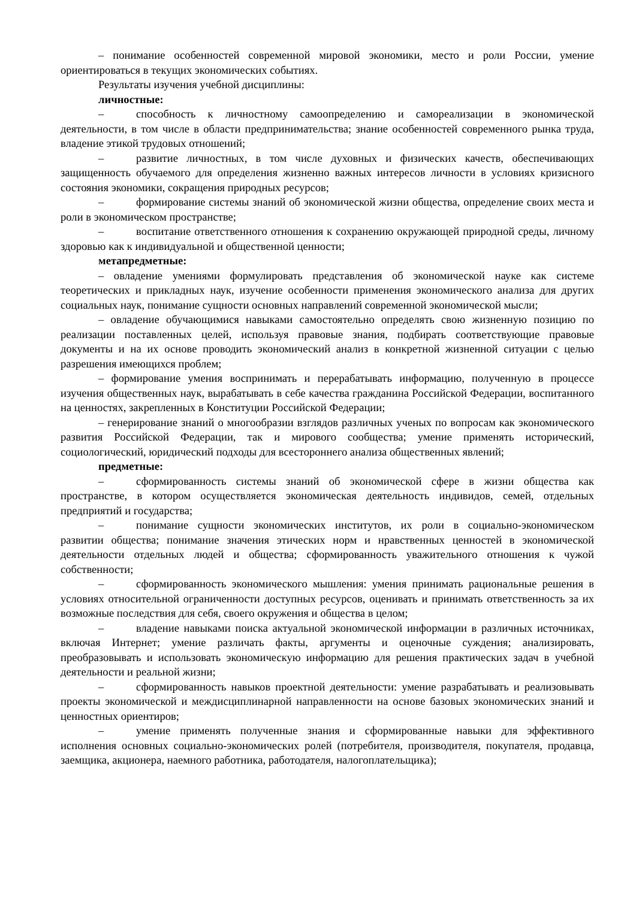– понимание особенностей современной мировой экономики, место и роли России, умение ориентироваться в текущих экономических событиях.
Результаты изучения учебной дисциплины:
личностные:
– способность к личностному самоопределению и самореализации в экономической деятельности, в том числе в области предпринимательства; знание особенностей современного рынка труда, владение этикой трудовых отношений;
– развитие личностных, в том числе духовных и физических качеств, обеспечивающих защищенность обучаемого для определения жизненно важных интересов личности в условиях кризисного состояния экономики, сокращения природных ресурсов;
– формирование системы знаний об экономической жизни общества, определение своих места и роли в экономическом пространстве;
– воспитание ответственного отношения к сохранению окружающей природной среды, личному здоровью как к индивидуальной и общественной ценности;
метапредметные:
– овладение умениями формулировать представления об экономической науке как системе теоретических и прикладных наук, изучение особенности применения экономического анализа для других социальных наук, понимание сущности основных направлений современной экономической мысли;
– овладение обучающимися навыками самостоятельно определять свою жизненную позицию по реализации поставленных целей, используя правовые знания, подбирать соответствующие правовые документы и на их основе проводить экономический анализ в конкретной жизненной ситуации с целью разрешения имеющихся проблем;
– формирование умения воспринимать и перерабатывать информацию, полученную в процессе изучения общественных наук, вырабатывать в себе качества гражданина Российской Федерации, воспитанного на ценностях, закрепленных в Конституции Российской Федерации;
– генерирование знаний о многообразии взглядов различных ученых по вопросам как экономического развития Российской Федерации, так и мирового сообщества; умение применять исторический, социологический, юридический подходы для всестороннего анализа общественных явлений;
предметные:
– сформированность системы знаний об экономической сфере в жизни общества как пространстве, в котором осуществляется экономическая деятельность индивидов, семей, отдельных предприятий и государства;
– понимание сущности экономических институтов, их роли в социально-экономическом развитии общества; понимание значения этических норм и нравственных ценностей в экономической деятельности отдельных людей и общества; сформированность уважительного отношения к чужой собственности;
– сформированность экономического мышления: умения принимать рациональные решения в условиях относительной ограниченности доступных ресурсов, оценивать и принимать ответственность за их возможные последствия для себя, своего окружения и общества в целом;
– владение навыками поиска актуальной экономической информации в различных источниках, включая Интернет; умение различать факты, аргументы и оценочные суждения; анализировать, преобразовывать и использовать экономическую информацию для решения практических задач в учебной деятельности и реальной жизни;
– сформированность навыков проектной деятельности: умение разрабатывать и реализовывать проекты экономической и междисциплинарной направленности на основе базовых экономических знаний и ценностных ориентиров;
– умение применять полученные знания и сформированные навыки для эффективного исполнения основных социально-экономических ролей (потребителя, производителя, покупателя, продавца, заемщика, акционера, наемного работника, работодателя, налогоплательщика);